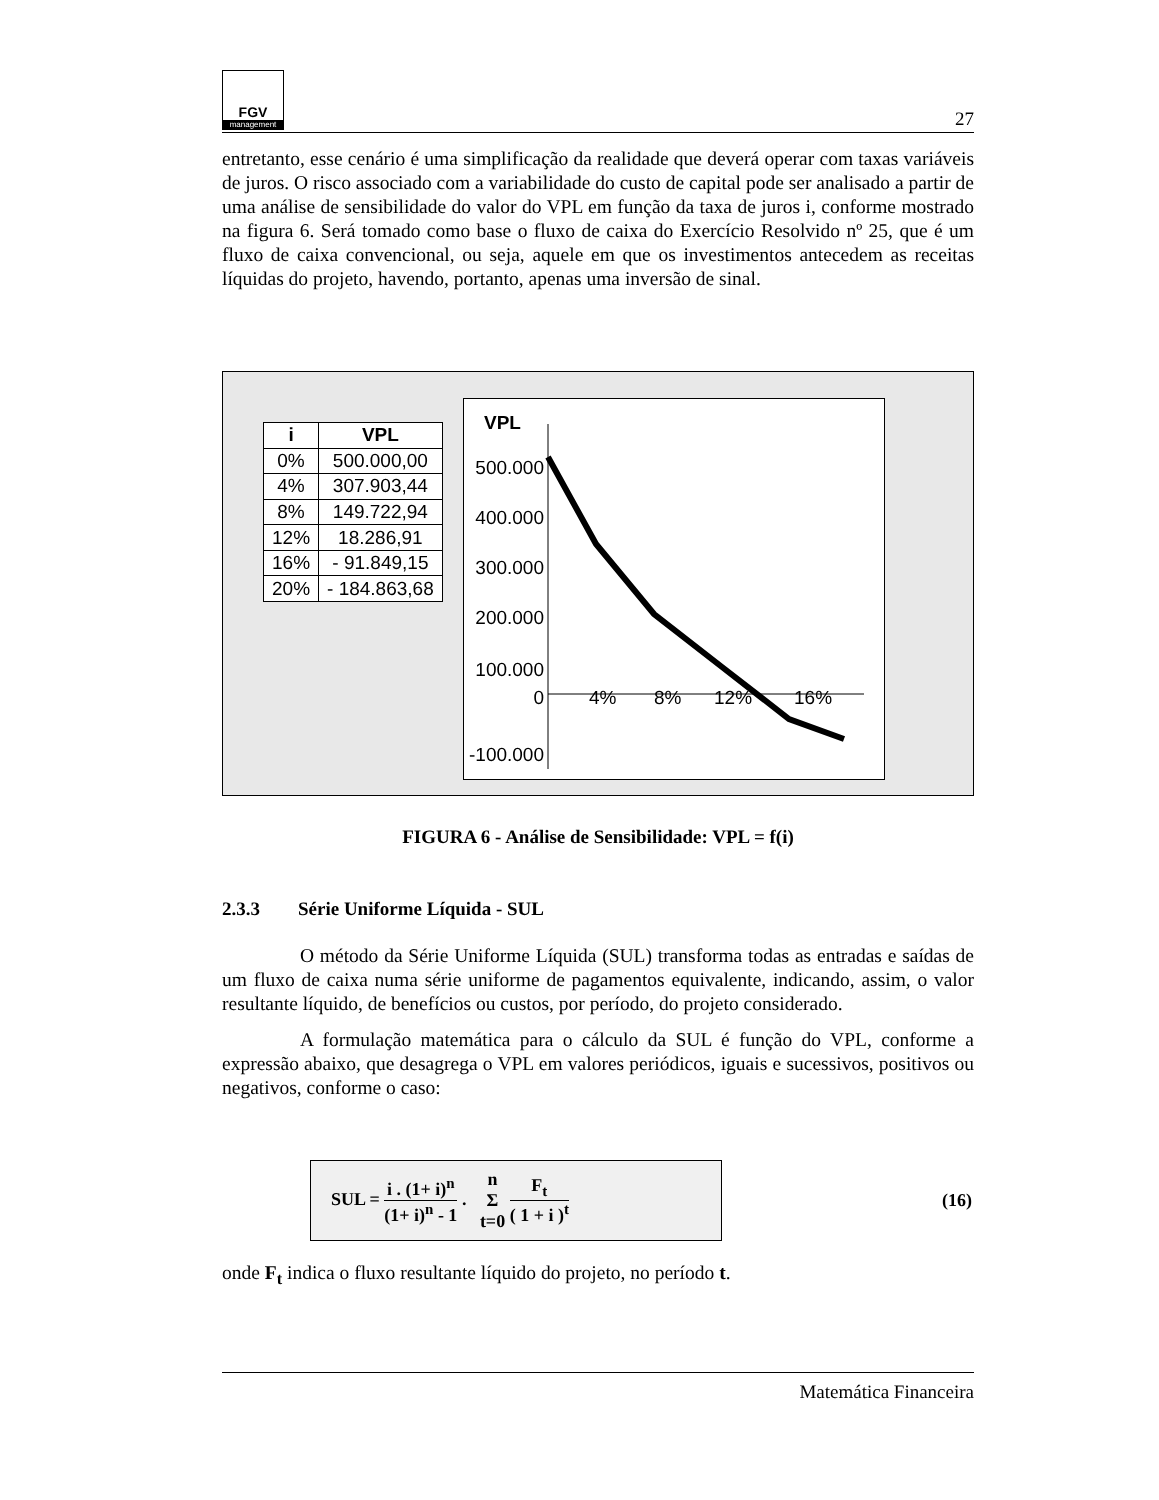FGV
management
27
entretanto, esse cenário é uma simplificação da realidade que deverá operar com taxas variáveis de juros. O risco associado com a variabilidade do custo de capital pode ser analisado a partir de uma análise de sensibilidade do valor do VPL em função da taxa de juros i, conforme mostrado na figura 6. Será tomado como base o fluxo de caixa do Exercício Resolvido nº 25, que é um fluxo de caixa convencional, ou seja, aquele em que os investimentos antecedem as receitas líquidas do projeto, havendo, portanto, apenas uma inversão de sinal.
| i | VPL |
| --- | --- |
| 0% | 500.000,00 |
| 4% | 307.903,44 |
| 8% | 149.722,94 |
| 12% | 18.286,91 |
| 16% | - 91.849,15 |
| 20% | - 184.863,68 |
VPL
500.000
400.000
300.000
200.000
100.000
0
-100.000
4%
8%
12%
16%
FIGURA 6 - Análise de Sensibilidade: VPL = f(i)
2.3.3 Série Uniforme Líquida - SUL
O método da Série Uniforme Líquida (SUL) transforma todas as entradas e saídas de um fluxo de caixa numa série uniforme de pagamentos equivalente, indicando, assim, o valor resultante líquido, de benefícios ou custos, por período, do projeto considerado.
A formulação matemática para o cálculo da SUL é função do VPL, conforme a expressão abaixo, que desagrega o VPL em valores periódicos, iguais e sucessivos, positivos ou negativos, conforme o caso:
SUL = i . (1+ i)<sup>n</sup> (1+ i)<sup>n</sup> - 1 . n
Σ
t=0 F<sub>t</sub> ( 1 + i )<sup>t</sup>
(16)
onde F<sub>t</sub> indica o fluxo resultante líquido do projeto, no período t.
Matemática Financeira